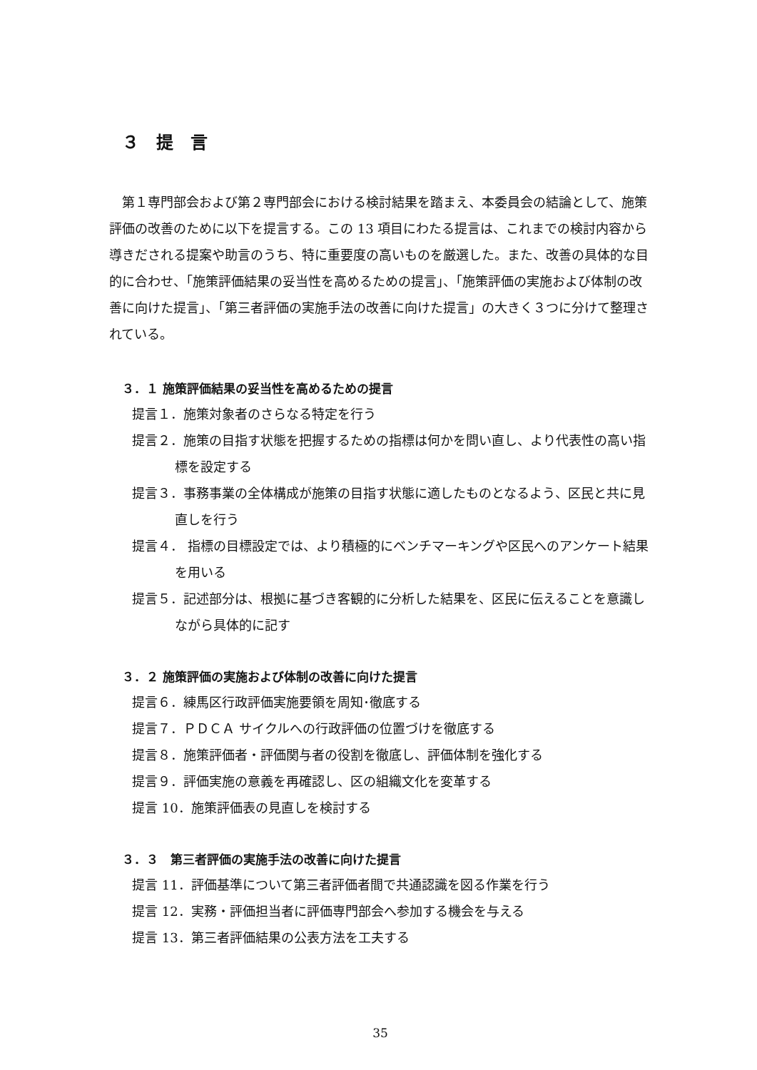３　提　言
第１専門部会および第２専門部会における検討結果を踏まえ、本委員会の結論として、施策評価の改善のために以下を提言する。この 13 項目にわたる提言は、これまでの検討内容から導きだされる提案や助言のうち、特に重要度の高いものを厳選した。また、改善の具体的な目的に合わせ、「施策評価結果の妥当性を高めるための提言」、「施策評価の実施および体制の改善に向けた提言」、「第三者評価の実施手法の改善に向けた提言」の大きく３つに分けて整理されている。
３．１ 施策評価結果の妥当性を高めるための提言
提言１．施策対象者のさらなる特定を行う
提言２．施策の目指す状態を把握するための指標は何かを問い直し、より代表性の高い指標を設定する
提言３．事務事業の全体構成が施策の目指す状態に適したものとなるよう、区民と共に見直しを行う
提言４． 指標の目標設定では、より積極的にベンチマーキングや区民へのアンケート結果を用いる
提言５．記述部分は、根拠に基づき客観的に分析した結果を、区民に伝えることを意識しながら具体的に記す
３．２ 施策評価の実施および体制の改善に向けた提言
提言６．練馬区行政評価実施要領を周知･徹底する
提言７．ＰＤＣＡ サイクルへの行政評価の位置づけを徹底する
提言８．施策評価者・評価関与者の役割を徹底し、評価体制を強化する
提言９．評価実施の意義を再確認し、区の組織文化を変革する
提言 10．施策評価表の見直しを検討する
３．３　第三者評価の実施手法の改善に向けた提言
提言 11．評価基準について第三者評価者間で共通認識を図る作業を行う
提言 12．実務・評価担当者に評価専門部会へ参加する機会を与える
提言 13．第三者評価結果の公表方法を工夫する
35